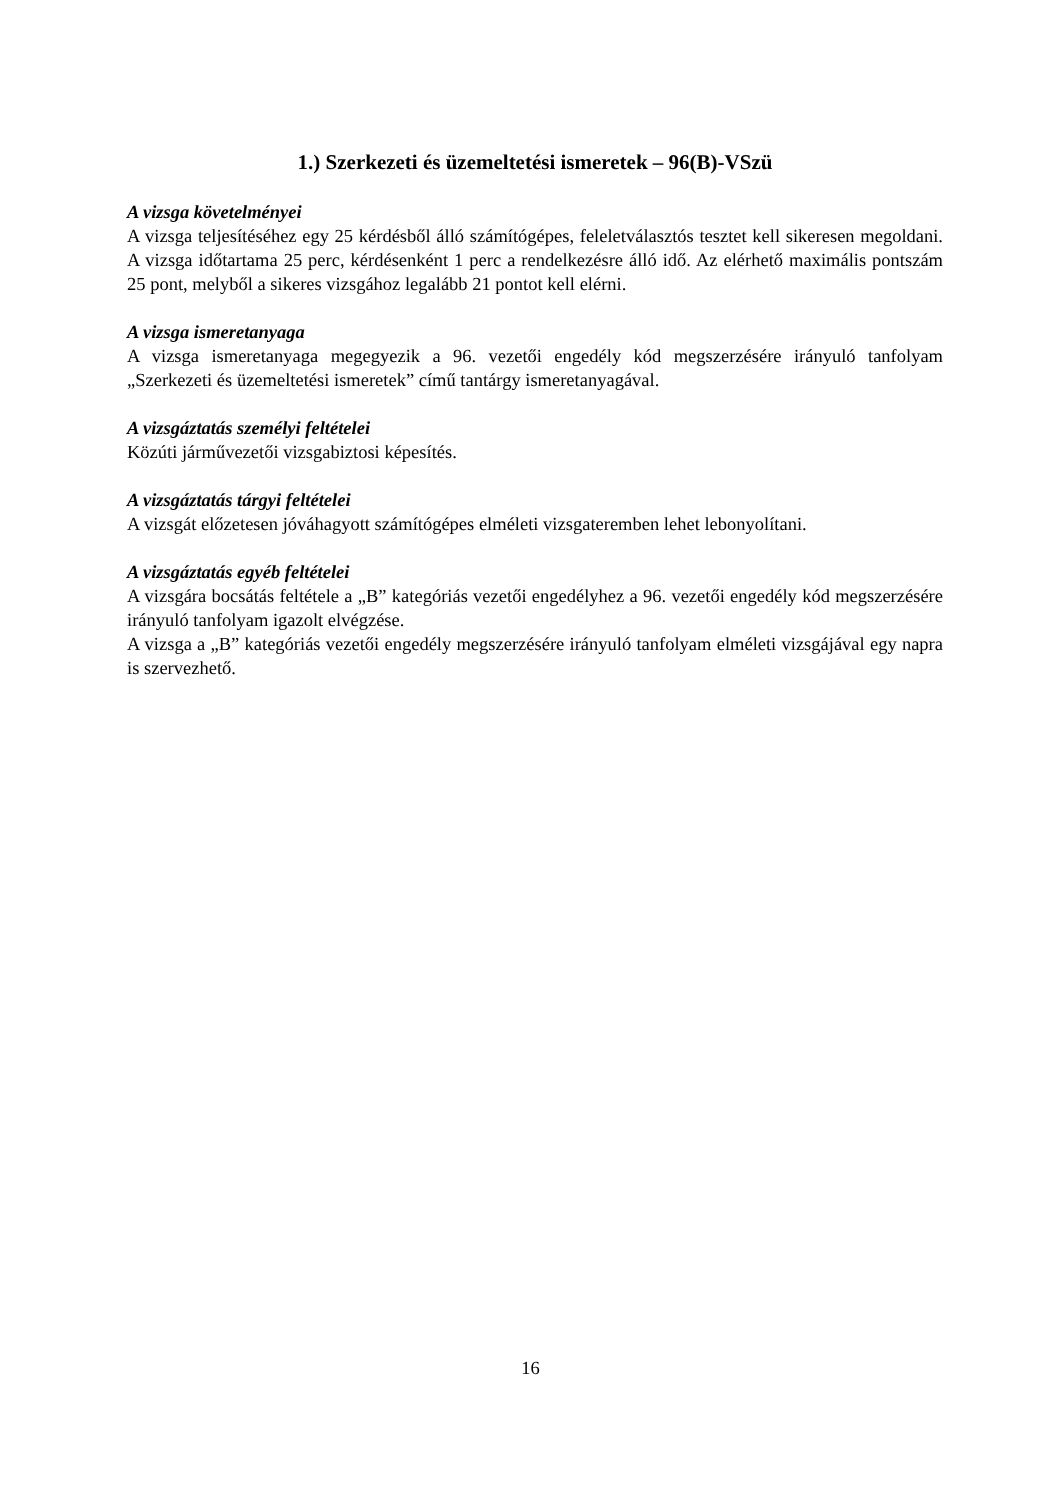1.) Szerkezeti és üzemeltetési ismeretek – 96(B)-VSzü
A vizsga követelményei
A vizsga teljesítéséhez egy 25 kérdésből álló számítógépes, feleletválasztós tesztet kell sikeresen megoldani. A vizsga időtartama 25 perc, kérdésenként 1 perc a rendelkezésre álló idő. Az elérhető maximális pontszám 25 pont, melyből a sikeres vizsgához legalább 21 pontot kell elérni.
A vizsga ismeretanyaga
A vizsga ismeretanyaga megegyezik a 96. vezetői engedély kód megszerzésére irányuló tanfolyam „Szerkezeti és üzemeltetési ismeretek” című tantárgy ismeretanyagával.
A vizsgáztatás személyi feltételei
Közúti járművezetői vizsgabiztosi képesítés.
A vizsgáztatás tárgyi feltételei
A vizsgát előzetesen jóváhagyott számítógépes elméleti vizsgateremben lehet lebonyolítani.
A vizsgáztatás egyéb feltételei
A vizsgára bocsátás feltétele a „B” kategóriás vezetői engedélyhez a 96. vezetői engedély kód megszerzésére irányuló tanfolyam igazolt elvégzése.
A vizsga a „B” kategóriás vezetői engedély megszerzésére irányuló tanfolyam elméleti vizsgájával egy napra is szervezhető.
16